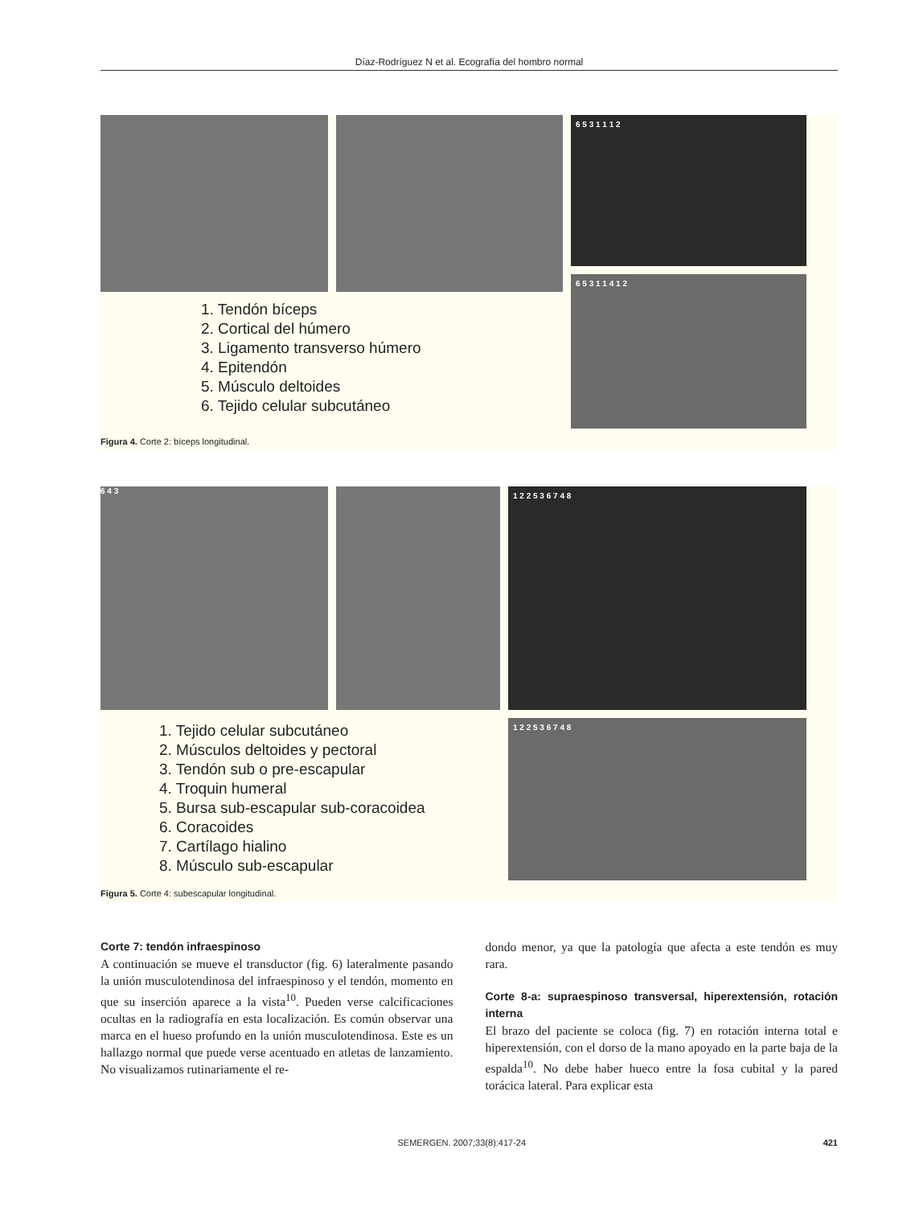Díaz-Rodríguez N et al. Ecografía del hombro normal
1. Tendón bíceps
2. Cortical del húmero
3. Ligamento transverso húmero
4. Epitendón
5. Músculo deltoides
6. Tejido celular subcutáneo
6 5 3 1 1 1 2
6 5 3 1 1 4 1 2
Figura 4. Corte 2: bíceps longitudinal.
6 4 3
1. Tejido celular subcutáneo
2. Músculos deltoides y pectoral
3. Tendón sub o pre-escapular
4. Troquin humeral
5. Bursa sub-escapular sub-coracoidea
6. Coracoides
7. Cartílago hialino
8. Músculo sub-escapular
1 2 2 5 3 6 7 4 8
1 2 2 5 3 6 7 4 8
Figura 5. Corte 4: subescapular longitudinal.
Corte 7: tendón infraespinoso
A continuación se mueve el transductor (fig. 6) lateralmente pasando la unión musculotendinosa del infraespinoso y el tendón, momento en que su inserción aparece a la vista<sup>10</sup>. Pueden verse calcificaciones ocultas en la radiografía en esta localización. Es común observar una marca en el hueso profundo en la unión musculotendinosa. Este es un hallazgo normal que puede verse acentuado en atletas de lanzamiento. No visualizamos rutinariamente el re-
dondo menor, ya que la patología que afecta a este tendón es muy rara.
Corte 8-a: supraespinoso transversal, hiperextensión, rotación interna
El brazo del paciente se coloca (fig. 7) en rotación interna total e hiperextensión, con el dorso de la mano apoyado en la parte baja de la espalda<sup>10</sup>. No debe haber hueco entre la fosa cubital y la pared torácica lateral. Para explicar esta
SEMERGEN. 2007;33(8):417-24 421